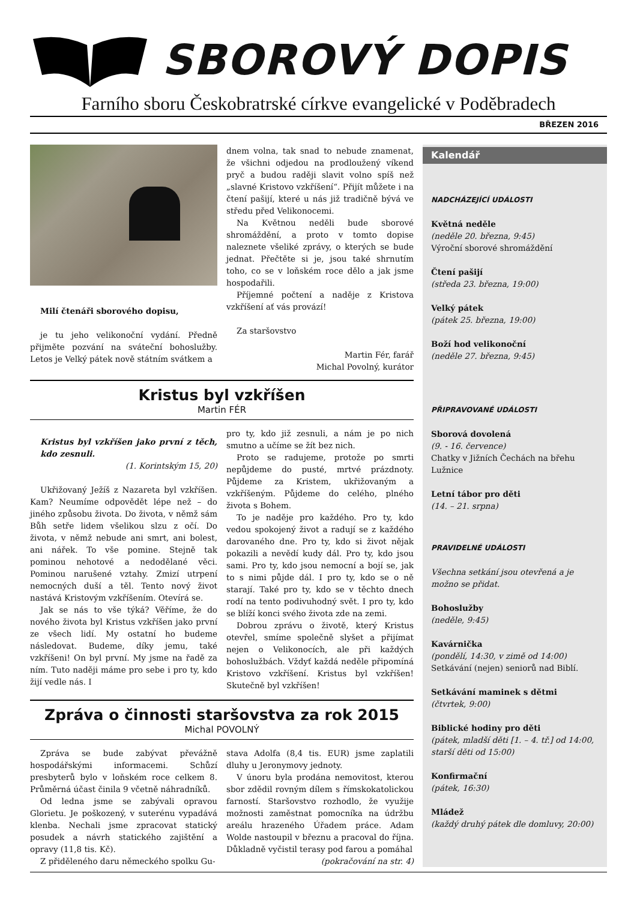SBOROVÝ DOPIS
Farního sboru Českobratrské církve evangelické v Poděbradech
BŘEZEN 2016
Milí čtenáři sborového dopisu,
je tu jeho velikonoční vydání. Předně přijměte pozvání na sváteční bohoslužby. Letos je Velký pátek nově státním svátkem a
dnem volna, tak snad to nebude znamenat, že všichni odjedou na prodloužený víkend pryč a budou raději slavit volno spíš než „slavné Kristovo vzkříšení“. Přijít můžete i na čtení pašijí, které u nás již tradičně bývá ve středu před Velikonocemi.
Na Květnou neděli bude sborové shromáždění, a proto v tomto dopise naleznete všeliké zprávy, o kterých se bude jednat. Přečtěte si je, jsou také shrnutím toho, co se v loňském roce dělo a jak jsme hospodařili.
Příjemné počtení a naděje z Kristova vzkříšení ať vás provází!
Za staršovstvo
Martin Fér, farář
Michal Povolný, kurátor
Kristus byl vzkříšen
Martin FÉR
Kristus byl vzkříšen jako první z těch, kdo zesnuli.
(1. Korintským 15, 20)
Ukřižovaný Ježíš z Nazareta byl vzkříšen. Kam? Neumíme odpovědět lépe než – do jiného způsobu života. Do života, v němž sám Bůh setře lidem všelikou slzu z očí. Do života, v němž nebude ani smrt, ani bolest, ani nářek. To vše pomine. Stejně tak pominou nehotové a nedodělané věci. Pominou narušené vztahy. Zmizí utrpení nemocných duší a těl. Tento nový život nastává Kristovým vzkříšením. Otevírá se.
Jak se nás to vše týká? Věříme, že do nového života byl Kristus vzkříšen jako první ze všech lidí. My ostatní ho budeme následovat. Budeme, díky jemu, také vzkříšeni! On byl první. My jsme na řadě za ním. Tuto naději máme pro sebe i pro ty, kdo žijí vedle nás. I
pro ty, kdo již zesnuli, a nám je po nich smutno a učíme se žít bez nich.
Proto se radujeme, protože po smrti nepůjdeme do pusté, mrtvé prázdnoty. Půjdeme za Kristem, ukřižovaným a vzkříšeným. Půjdeme do celého, plného života s Bohem.
To je naděje pro každého. Pro ty, kdo vedou spokojený život a radují se z každého darovaného dne. Pro ty, kdo si život nějak pokazili a nevědí kudy dál. Pro ty, kdo jsou sami. Pro ty, kdo jsou nemocní a bojí se, jak to s nimi půjde dál. I pro ty, kdo se o ně starají. Také pro ty, kdo se v těchto dnech rodí na tento podivuhodný svět. I pro ty, kdo se blíží konci svého života zde na zemi.
Dobrou zprávu o životě, který Kristus otevřel, smíme společně slyšet a přijímat nejen o Velikonocích, ale při každých bohoslužbách. Vždyť každá neděle připomíná Kristovo vzkříšení. Kristus byl vzkříšen! Skutečně byl vzkříšen!
Zpráva o činnosti staršovstva za rok 2015
Michal POVOLNÝ
Zpráva se bude zabývat převážně hospodářskými informacemi. Schůzí presbyterů bylo v loňském roce celkem 8. Průměrná účast činila 9 včetně náhradníků.
Od ledna jsme se zabývali opravou Glorietu. Je poškozený, v suterénu vypadává klenba. Nechali jsme zpracovat statický posudek a návrh statického zajištění a opravy (11,8 tis. Kč).
Z přiděleného daru německého spolku Gu-
stava Adolfa (8,4 tis. EUR) jsme zaplatili dluhy u Jeronymovy jednoty.
V únoru byla prodána nemovitost, kterou sbor zdědil rovným dílem s římskokatolickou farností. Staršovstvo rozhodlo, že využije možnosti zaměstnat pomocníka na údržbu areálu hrazeného Úřadem práce. Adam Wolde nastoupil v březnu a pracoval do října. Důkladně vyčistil terasy pod farou a pomáhal
(pokračování na str. 4)
Kalendář
NADCHÁZEJÍCÍ UDÁLOSTI
Květná neděle
(neděle 20. března, 9:45)
Výroční sborové shromáždění
Čtení pašijí
(středa 23. března, 19:00)
Velký pátek
(pátek 25. března, 19:00)
Boží hod velikonoční
(neděle 27. března, 9:45)
PŘIPRAVOVANÉ UDÁLOSTI
Sborová dovolená
(9. - 16. července)
Chatky v Jižních Čechách na břehu Lužnice
Letní tábor pro děti
(14. – 21. srpna)
PRAVIDELNÉ UDÁLOSTI
Všechna setkání jsou otevřená a je možno se přidat.
Bohoslužby
(neděle, 9:45)
Kavárnička
(pondělí, 14:30, v zimě od 14:00)
Setkávání (nejen) seniorů nad Biblí.
Setkávání maminek s dětmi
(čtvrtek, 9:00)
Biblické hodiny pro děti
(pátek, mladší děti [1. – 4. tř.] od 14:00, starší děti od 15:00)
Konfirmační
(pátek, 16:30)
Mládež
(každý druhý pátek dle domluvy, 20:00)